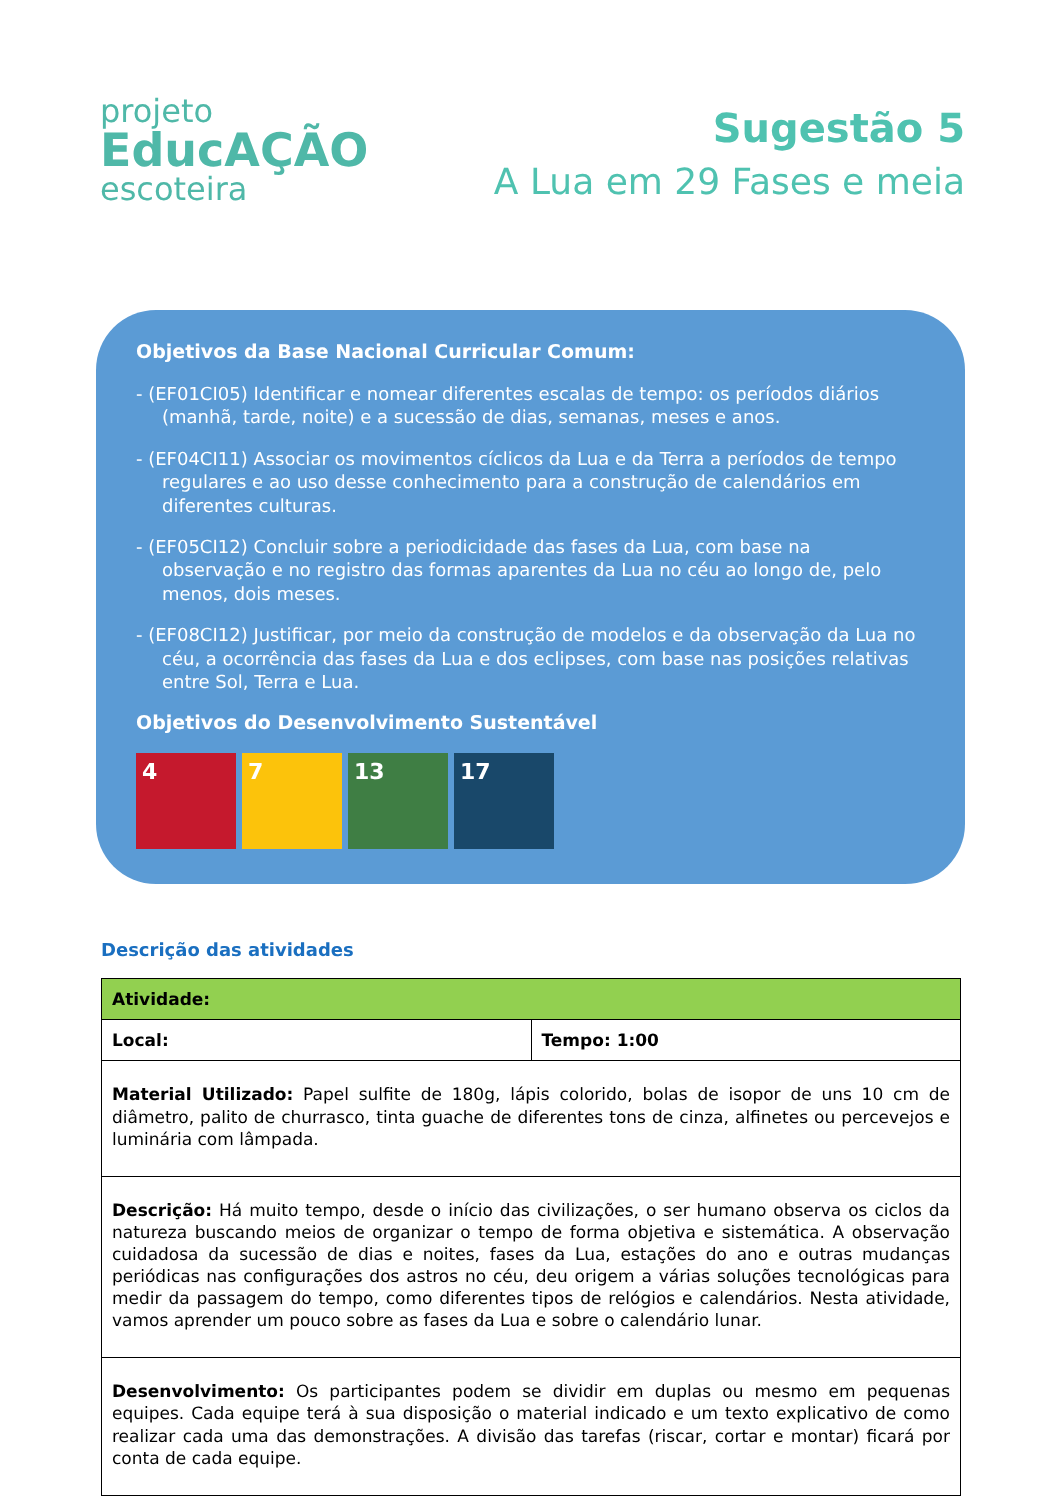projeto
EducAÇÃO
escoteira
Sugestão 5
A Lua em 29 Fases e meia
Objetivos da Base Nacional Curricular Comum:
- (EF01CI05) Identificar e nomear diferentes escalas de tempo: os períodos diários (manhã, tarde, noite) e a sucessão de dias, semanas, meses e anos.
- (EF04CI11) Associar os movimentos cíclicos da Lua e da Terra a períodos de tempo regulares e ao uso desse conhecimento para a construção de calendários em diferentes culturas.
- (EF05CI12) Concluir sobre a periodicidade das fases da Lua, com base na observação e no registro das formas aparentes da Lua no céu ao longo de, pelo menos, dois meses.
- (EF08CI12) Justificar, por meio da construção de modelos e da observação da Lua no céu, a ocorrência das fases da Lua e dos eclipses, com base nas posições relativas entre Sol, Terra e Lua.
Objetivos do Desenvolvimento Sustentável
4 7 13 17
Descrição das atividades
| Atividade: | |
| Local: | Tempo: 1:00 |
| Material Utilizado: Papel sulfite de 180g, lápis colorido, bolas de isopor de uns 10 cm de diâmetro, palito de churrasco, tinta guache de diferentes tons de cinza, alfinetes ou percevejos e luminária com lâmpada. | |
| Descrição: Há muito tempo, desde o início das civilizações, o ser humano observa os ciclos da natureza buscando meios de organizar o tempo de forma objetiva e sistemática. A observação cuidadosa da sucessão de dias e noites, fases da Lua, estações do ano e outras mudanças periódicas nas configurações dos astros no céu, deu origem a várias soluções tecnológicas para medir da passagem do tempo, como diferentes tipos de relógios e calendários. Nesta atividade, vamos aprender um pouco sobre as fases da Lua e sobre o calendário lunar. | |
| Desenvolvimento: Os participantes podem se dividir em duplas ou mesmo em pequenas equipes. Cada equipe terá à sua disposição o material indicado e um texto explicativo de como realizar cada uma das demonstrações. A divisão das tarefas (riscar, cortar e montar) ficará por conta de cada equipe. | |